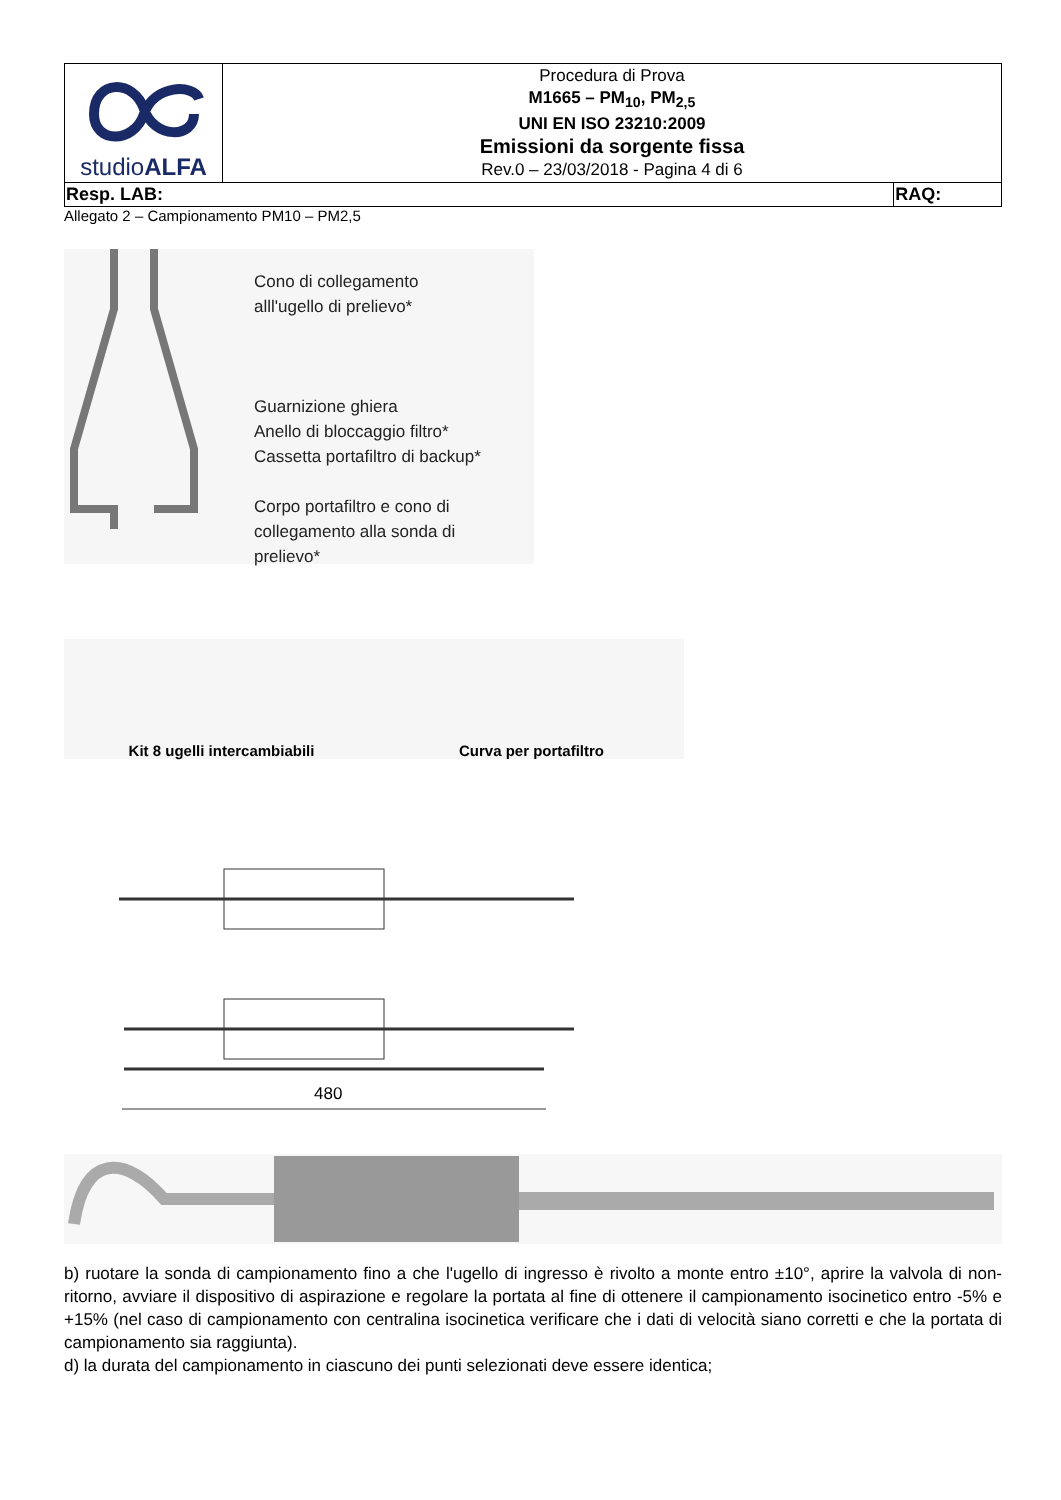| studio ALFA | Procedura di Prova M1665 – PM<sub>10</sub>, PM<sub>2,5</sub> UNI EN ISO 23210:2009 Emissioni da sorgente fissa Rev.0 – 23/03/2018 - Pagina 4 di 6 | |
| Resp. LAB: | | RAQ: |
Allegato 2 – Campionamento PM10 – PM2,5
Cono di collegamento
alll'ugello di prelievo*
Guarnizione ghiera
Anello di bloccaggio filtro*
Cassetta portafiltro di backup*
Corpo portafiltro e cono di
collegamento alla sonda di
prelievo*
Kit 8 ugelli intercambiabili
Curva per portafiltro
480
b) ruotare la sonda di campionamento fino a che l'ugello di ingresso è rivolto a monte entro ±10°, aprire la valvola di non-ritorno, avviare il dispositivo di aspirazione e regolare la portata al fine di ottenere il campionamento isocinetico entro -5% e +15% (nel caso di campionamento con centralina isocinetica verificare che i dati di velocità siano corretti e che la portata di campionamento sia raggiunta).
d) la durata del campionamento in ciascuno dei punti selezionati deve essere identica;